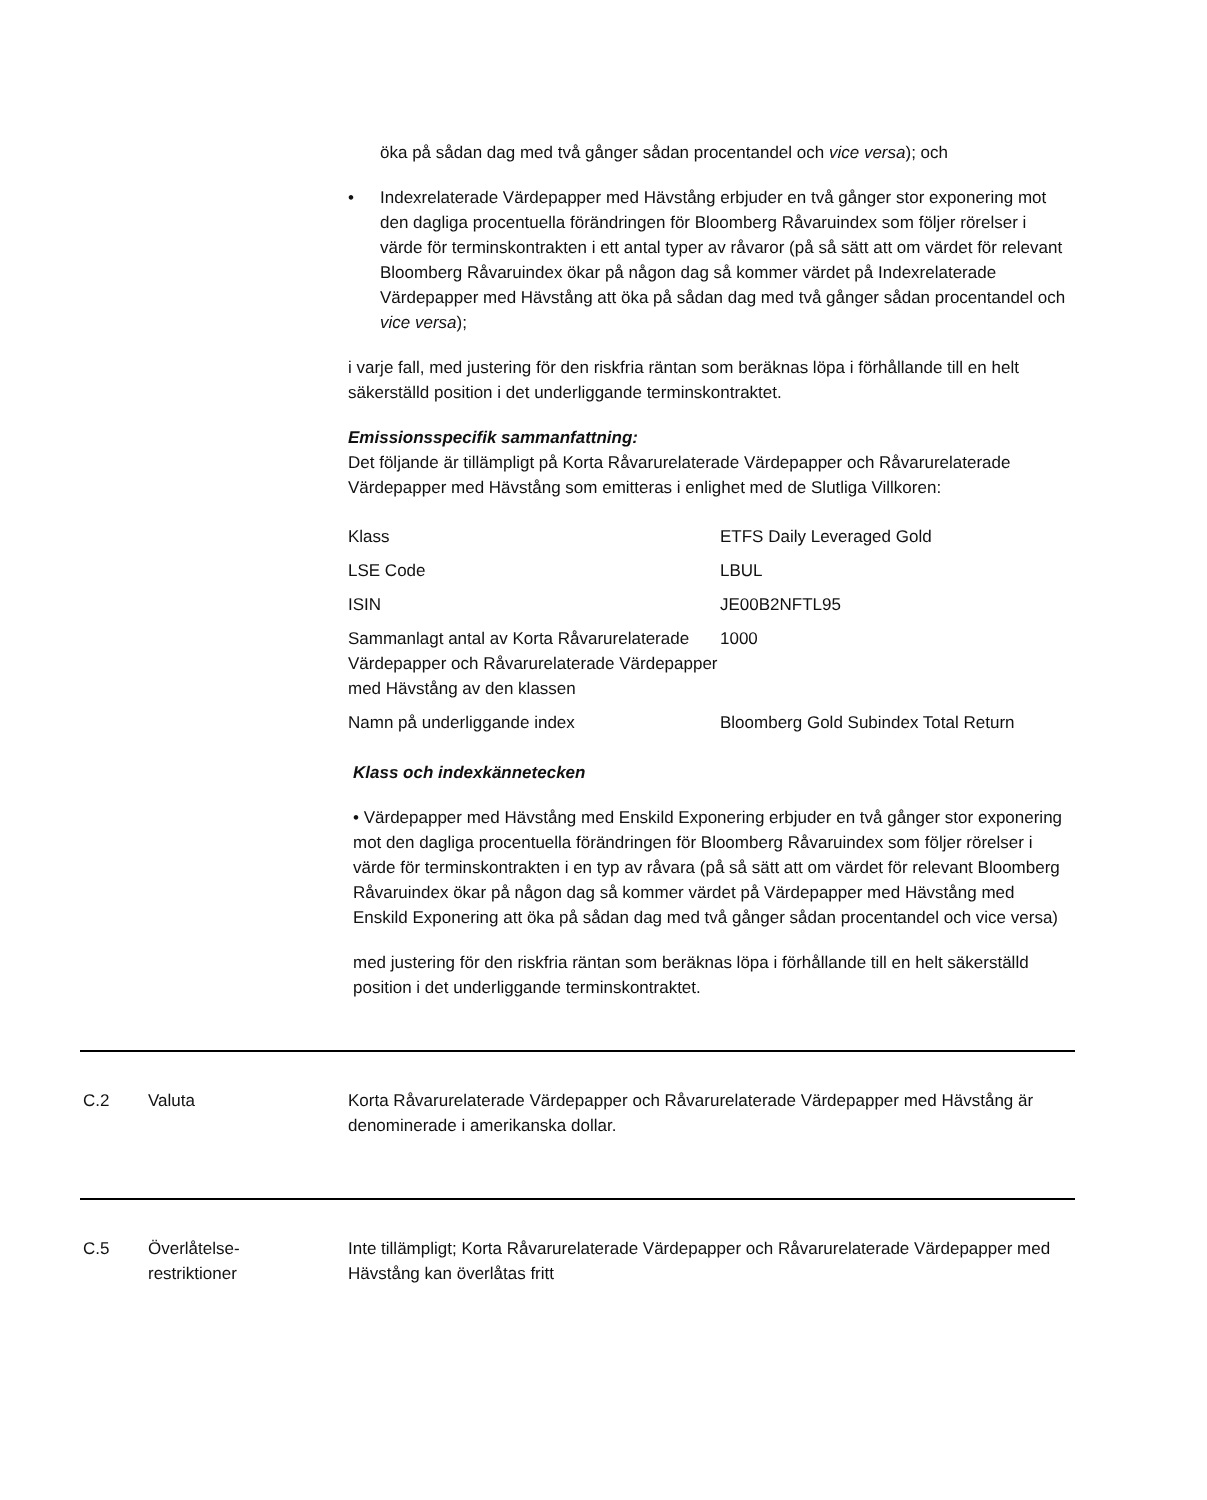öka på sådan dag med två gånger sådan procentandel och vice versa); och
• Indexrelaterade Värdepapper med Hävstång erbjuder en två gånger stor exponering mot den dagliga procentuella förändringen för Bloomberg Råvaruindex som följer rörelser i värde för terminskontrakten i ett antal typer av råvaror (på så sätt att om värdet för relevant Bloomberg Råvaruindex ökar på någon dag så kommer värdet på Indexrelaterade Värdepapper med Hävstång att öka på sådan dag med två gånger sådan procentandel och vice versa);
i varje fall, med justering för den riskfria räntan som beräknas löpa i förhållande till en helt säkerställd position i det underliggande terminskontraktet.
Emissionsspecifik sammanfattning:
Det följande är tillämpligt på Korta Råvarurelaterade Värdepapper och Råvarurelaterade Värdepapper med Hävstång som emitteras i enlighet med de Slutliga Villkoren:
| Klass | ETFS Daily Leveraged Gold |
| LSE Code | LBUL |
| ISIN | JE00B2NFTL95 |
| Sammanlagt antal av Korta Råvarurelaterade Värdepapper och Råvarurelaterade Värdepapper med Hävstång av den klassen | 1000 |
| Namn på underliggande index | Bloomberg Gold Subindex Total Return |
Klass och indexkännetecken
• Värdepapper med Hävstång med Enskild Exponering erbjuder en två gånger stor exponering mot den dagliga procentuella förändringen för Bloomberg Råvaruindex som följer rörelser i värde för terminskontrakten i en typ av råvara (på så sätt att om värdet för relevant Bloomberg Råvaruindex ökar på någon dag så kommer värdet på Värdepapper med Hävstång med Enskild Exponering att öka på sådan dag med två gånger sådan procentandel och vice versa)
med justering för den riskfria räntan som beräknas löpa i förhållande till en helt säkerställd position i det underliggande terminskontraktet.
C.2 Valuta Korta Råvarurelaterade Värdepapper och Råvarurelaterade Värdepapper med Hävstång är denominerade i amerikanska dollar.
C.5 Överlåtelse-
restriktioner
Inte tillämpligt; Korta Råvarurelaterade Värdepapper och Råvarurelaterade Värdepapper med Hävstång kan överlåtas fritt